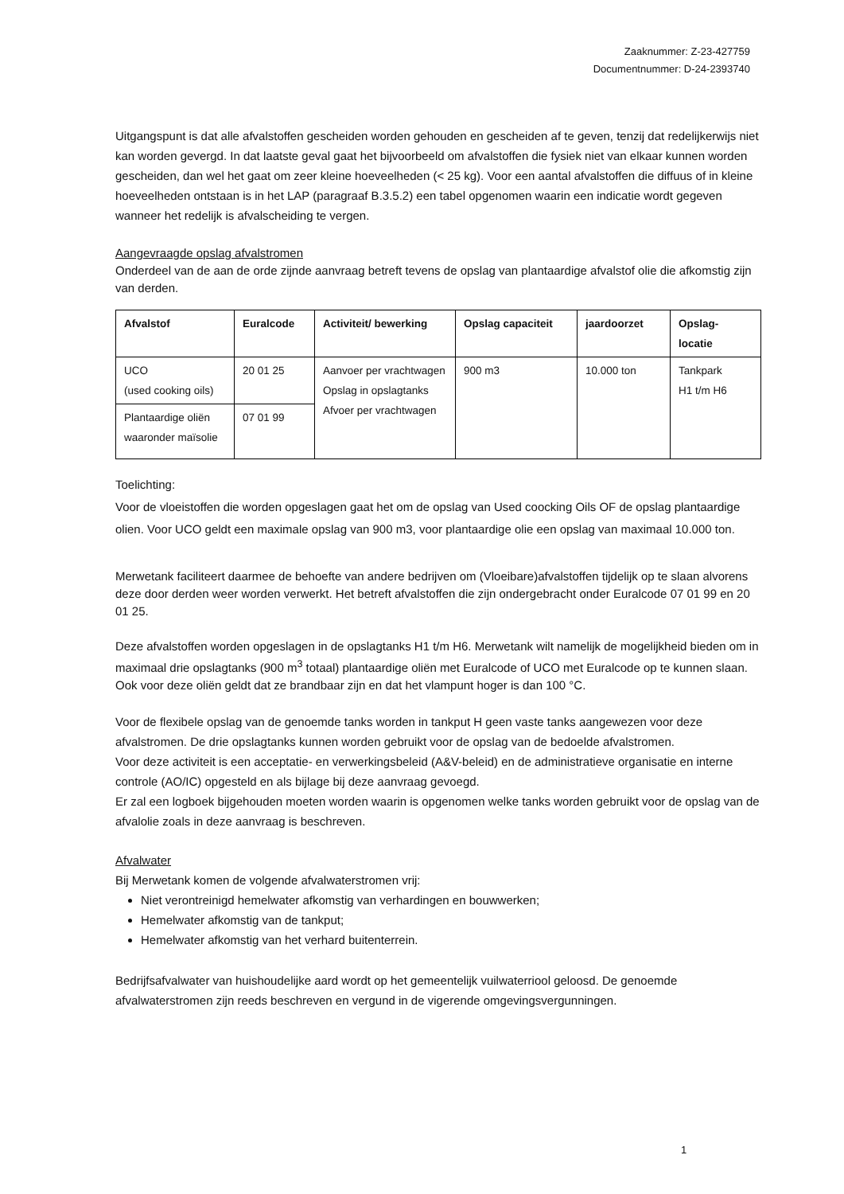Zaaknummer: Z-23-427759
Documentnummer: D-24-2393740
Uitgangspunt is dat alle afvalstoffen gescheiden worden gehouden en gescheiden af te geven, tenzij dat redelijkerwijs niet kan worden gevergd. In dat laatste geval gaat het bijvoorbeeld om afvalstoffen die fysiek niet van elkaar kunnen worden gescheiden, dan wel het gaat om zeer kleine hoeveelheden (< 25 kg). Voor een aantal afvalstoffen die diffuus of in kleine hoeveelheden ontstaan is in het LAP (paragraaf B.3.5.2) een tabel opgenomen waarin een indicatie wordt gegeven wanneer het redelijk is afvalscheiding te vergen.
Aangevraagde opslag afvalstromen
Onderdeel van de aan de orde zijnde aanvraag betreft tevens de opslag van plantaardige afvalstof olie die afkomstig zijn van derden.
| Afvalstof | Euralcode | Activiteit/ bewerking | Opslag capaciteit | jaardoorzet | Opslag- locatie |
| --- | --- | --- | --- | --- | --- |
| UCO (used cooking oils) | 20 01 25 | Aanvoer per vrachtwagen Opslag in opslagtanks Afvoer per vrachtwagen | 900 m3 | 10.000 ton | Tankpark H1 t/m H6 |
| Plantaardige oliën waaronder maïsolie | 07 01 99 | | | | |
Toelichting:
Voor de vloeistoffen die worden opgeslagen gaat het om de opslag van Used coocking Oils OF de opslag plantaardige olien. Voor UCO geldt een maximale opslag van 900 m3, voor plantaardige olie een opslag van maximaal 10.000 ton.
Merwetank faciliteert daarmee de behoefte van andere bedrijven om (Vloeibare)afvalstoffen tijdelijk op te slaan alvorens deze door derden weer worden verwerkt. Het betreft afvalstoffen die zijn ondergebracht onder Euralcode 07 01 99 en 20 01 25.
Deze afvalstoffen worden opgeslagen in de opslagtanks H1 t/m H6. Merwetank wilt namelijk de mogelijkheid bieden om in maximaal drie opslagtanks (900 m<sup>3</sup> totaal) plantaardige oliën met Euralcode of UCO met Euralcode op te kunnen slaan. Ook voor deze oliën geldt dat ze brandbaar zijn en dat het vlampunt hoger is dan 100 °C.
Voor de flexibele opslag van de genoemde tanks worden in tankput H geen vaste tanks aangewezen voor deze afvalstromen. De drie opslagtanks kunnen worden gebruikt voor de opslag van de bedoelde afvalstromen.
Voor deze activiteit is een acceptatie- en verwerkingsbeleid (A&V-beleid) en de administratieve organisatie en interne controle (AO/IC) opgesteld en als bijlage bij deze aanvraag gevoegd.
Er zal een logboek bijgehouden moeten worden waarin is opgenomen welke tanks worden gebruikt voor de opslag van de afvalolie zoals in deze aanvraag is beschreven.
Afvalwater
Bij Merwetank komen de volgende afvalwaterstromen vrij:
Niet verontreinigd hemelwater afkomstig van verhardingen en bouwwerken;
Hemelwater afkomstig van de tankput;
Hemelwater afkomstig van het verhard buitenterrein.
Bedrijfsafvalwater van huishoudelijke aard wordt op het gemeentelijk vuilwaterriool geloosd. De genoemde afvalwaterstromen zijn reeds beschreven en vergund in de vigerende omgevingsvergunningen.
1